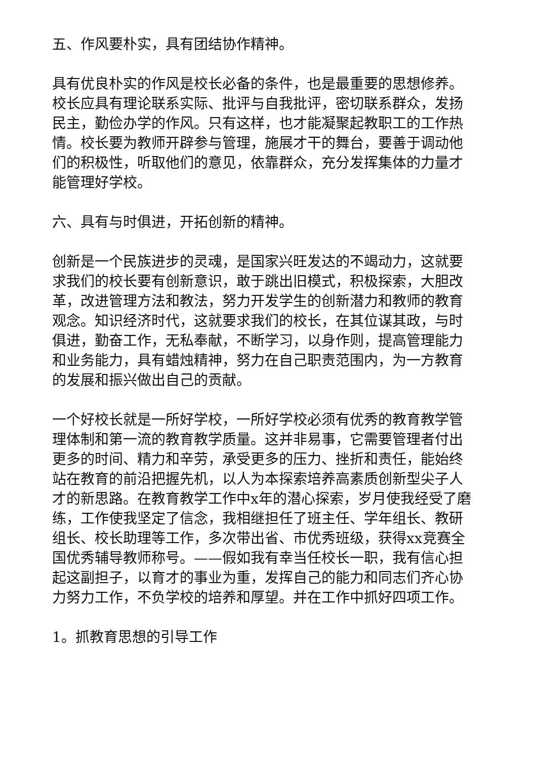五、作风要朴实，具有团结协作精神。
具有优良朴实的作风是校长必备的条件，也是最重要的思想修养。校长应具有理论联系实际、批评与自我批评，密切联系群众，发扬民主，勤俭办学的作风。只有这样，也才能凝聚起教职工的工作热情。校长要为教师开辟参与管理，施展才干的舞台，要善于调动他们的积极性，听取他们的意见，依靠群众，充分发挥集体的力量才能管理好学校。
六、具有与时俱进，开拓创新的精神。
创新是一个民族进步的灵魂，是国家兴旺发达的不竭动力，这就要求我们的校长要有创新意识，敢于跳出旧模式，积极探索，大胆改革，改进管理方法和教法，努力开发学生的创新潜力和教师的教育观念。知识经济时代，这就要求我们的校长，在其位谋其政，与时俱进，勤奋工作，无私奉献，不断学习，以身作则，提高管理能力和业务能力，具有蜡烛精神，努力在自己职责范围内，为一方教育的发展和振兴做出自己的贡献。
一个好校长就是一所好学校，一所好学校必须有优秀的教育教学管理体制和第一流的教育教学质量。这并非易事，它需要管理者付出更多的时间、精力和辛劳，承受更多的压力、挫折和责任，能始终站在教育的前沿把握先机，以人为本探索培养高素质创新型尖子人才的新思路。在教育教学工作中x年的潜心探索，岁月使我经受了磨练，工作使我坚定了信念，我相继担任了班主任、学年组长、教研组长、校长助理等工作，多次带出省、市优秀班级，获得xx竞赛全国优秀辅导教师称号。——假如我有幸当任校长一职，我有信心担起这副担子，以育才的事业为重，发挥自己的能力和同志们齐心协力努力工作，不负学校的培养和厚望。并在工作中抓好四项工作。
1。抓教育思想的引导工作